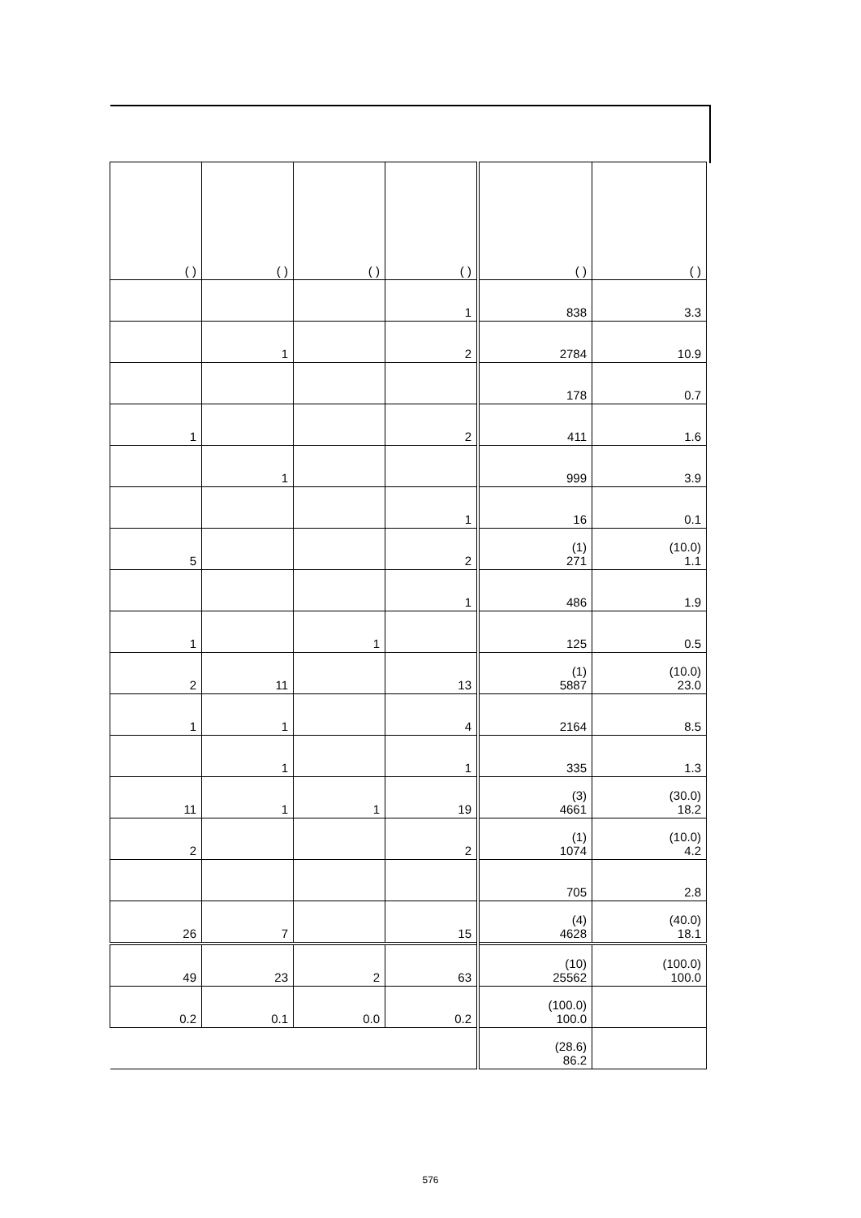| ( ) | ( ) | ( ) | ( ) | ( ) | ( ) |
| | | | 1 | 838 | 3.3 |
| | 1 | | 2 | 2784 | 10.9 |
| | | | | 178 | 0.7 |
| 1 | | | 2 | 411 | 1.6 |
| | 1 | | | 999 | 3.9 |
| | | | 1 | 16 | 0.1 |
| 5 | | | 2 | (1) 271 | (10.0) 1.1 |
| | | | 1 | 486 | 1.9 |
| 1 | | 1 | | 125 | 0.5 |
| 2 | 11 | | 13 | (1) 5887 | (10.0) 23.0 |
| 1 | 1 | | 4 | 2164 | 8.5 |
| | 1 | | 1 | 335 | 1.3 |
| 11 | 1 | 1 | 19 | (3) 4661 | (30.0) 18.2 |
| 2 | | | 2 | (1) 1074 | (10.0) 4.2 |
| | | | | 705 | 2.8 |
| 26 | 7 | | 15 | (4) 4628 | (40.0) 18.1 |
| 49 | 23 | 2 | 63 | (10) 25562 | (100.0) 100.0 |
| 0.2 | 0.1 | 0.0 | 0.2 | (100.0) 100.0 | |
| | | | | (28.6) 86.2 | |
576